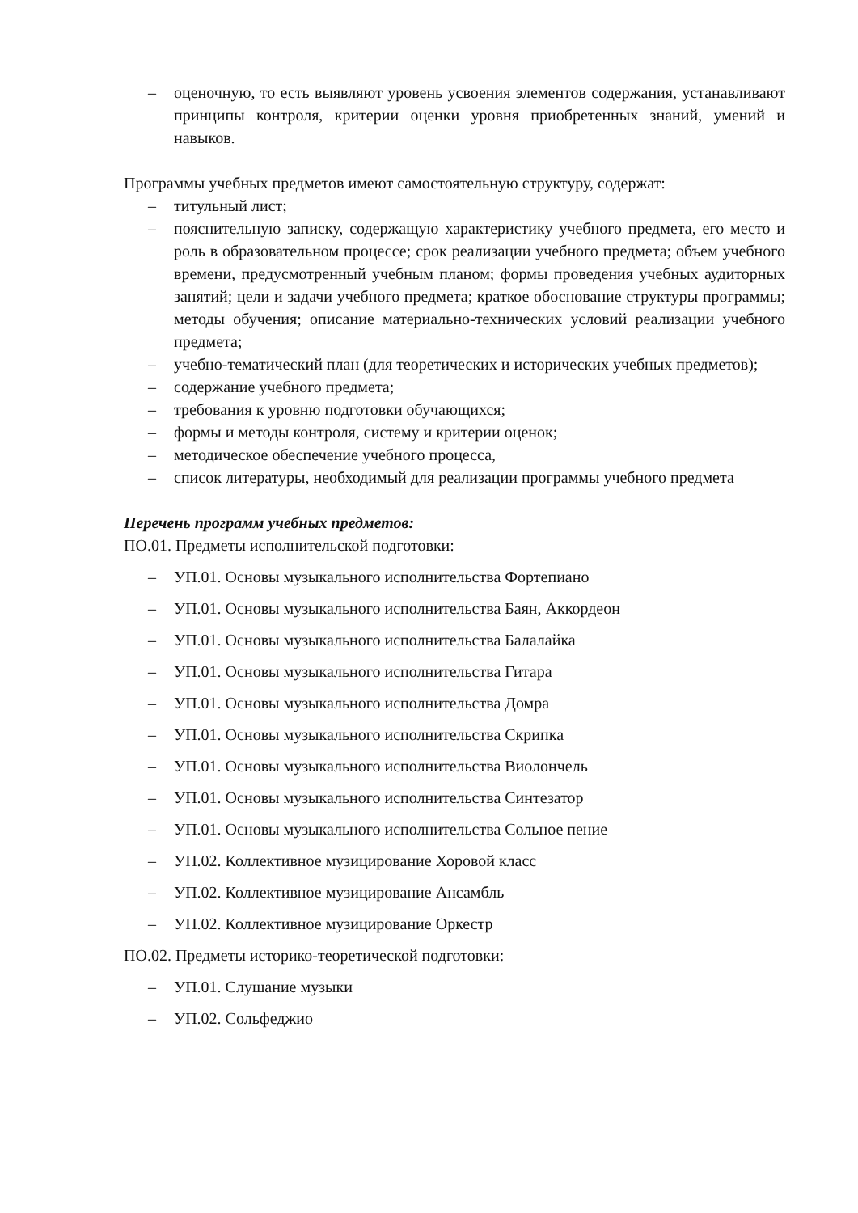– оценочную, то есть выявляют уровень усвоения элементов содержания, устанавливают принципы контроля, критерии оценки уровня приобретенных знаний, умений и навыков.
Программы учебных предметов имеют самостоятельную структуру, содержат:
– титульный лист;
– пояснительную записку, содержащую характеристику учебного предмета, его место и роль в образовательном процессе; срок реализации учебного предмета; объем учебного времени, предусмотренный учебным планом; формы проведения учебных аудиторных занятий; цели и задачи учебного предмета; краткое обоснование структуры программы; методы обучения; описание материально-технических условий реализации учебного предмета;
– учебно-тематический план (для теоретических и исторических учебных предметов);
– содержание учебного предмета;
– требования к уровню подготовки обучающихся;
– формы и методы контроля, систему и критерии оценок;
– методическое обеспечение учебного процесса,
– список литературы, необходимый для реализации программы учебного предмета
Перечень программ учебных предметов:
ПО.01. Предметы исполнительской подготовки:
– УП.01. Основы музыкального исполнительства Фортепиано
– УП.01. Основы музыкального исполнительства Баян, Аккордеон
– УП.01. Основы музыкального исполнительства Балалайка
– УП.01. Основы музыкального исполнительства Гитара
– УП.01. Основы музыкального исполнительства Домра
– УП.01. Основы музыкального исполнительства Скрипка
– УП.01. Основы музыкального исполнительства Виолончель
– УП.01. Основы музыкального исполнительства Синтезатор
– УП.01. Основы музыкального исполнительства Сольное пение
– УП.02. Коллективное музицирование Хоровой класс
– УП.02. Коллективное музицирование Ансамбль
– УП.02. Коллективное музицирование Оркестр
ПО.02. Предметы историко-теоретической подготовки:
– УП.01. Слушание музыки
– УП.02. Сольфеджио